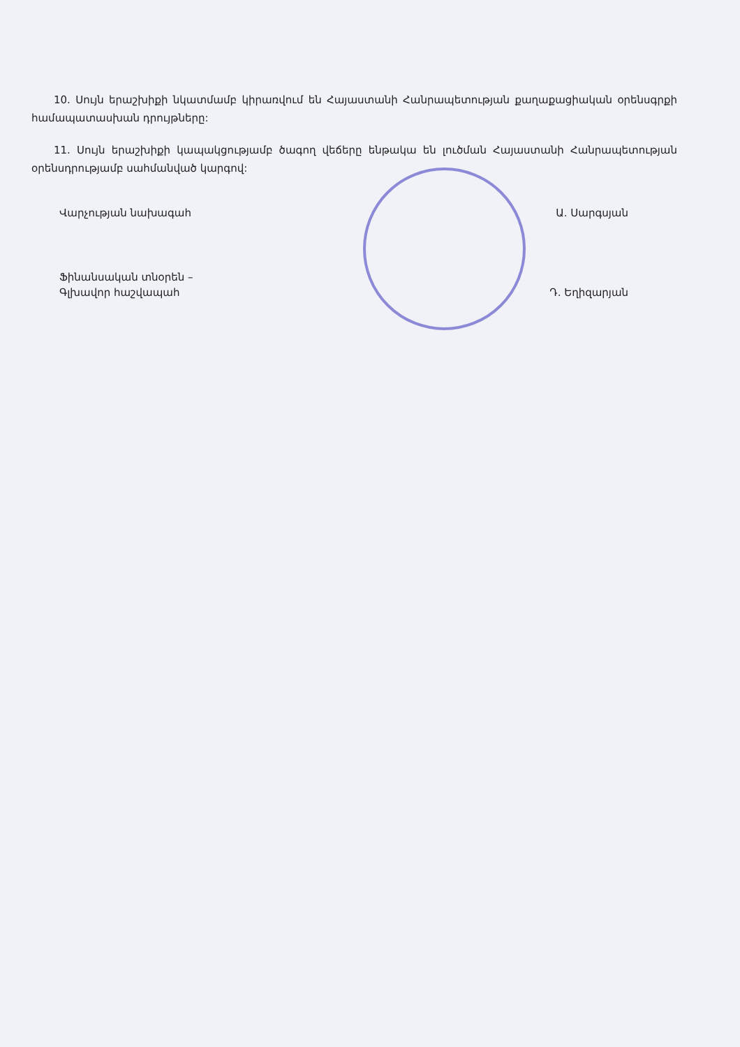10. Սույն երաշխիքի նկատմամբ կիրառվում են Հայաստանի Հանրապետության քաղաքացիական օրենսգրքի համապատասխան դրույթները:
11. Սույն երաշխիքի կապակցությամբ ծագող վեճերը ենթակա են լուծման Հայաստանի Հանրապետության օրենսդրությամբ սահմանված կարգով:
Վարչության նախագահ Ա. Սարգսյան
Ֆինանսական տնօրեն –
Գլխավոր հաշվապահ
Դ. Եղիզարյան